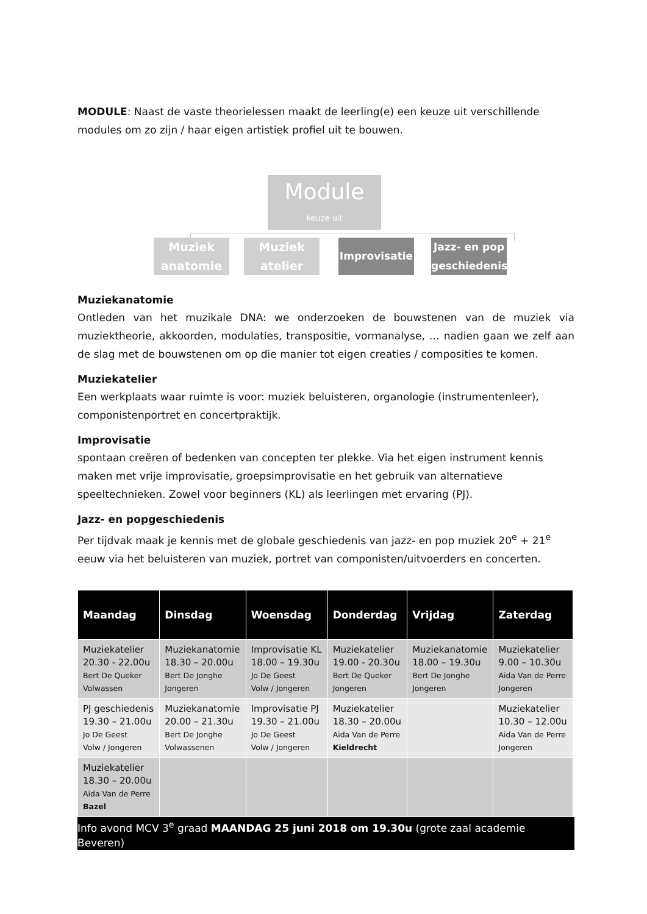MODULE: Naast de vaste theorielessen maakt de leerling(e) een keuze uit verschillende modules om zo zijn / haar eigen artistiek profiel uit te bouwen.
Module
keuze uit
Muziek anatomie
Muziek atelier
Improvisatie
Jazz- en pop geschiedenis
Muziekanatomie
Ontleden van het muzikale DNA: we onderzoeken de bouwstenen van de muziek via muziektheorie, akkoorden, modulaties, transpositie, vormanalyse, … nadien gaan we zelf aan de slag met de bouwstenen om op die manier tot eigen creaties / composities te komen.
Muziekatelier
Een werkplaats waar ruimte is voor: muziek beluisteren, organologie (instrumentenleer), componistenportret en concertpraktijk.
Improvisatie
spontaan creëren of bedenken van concepten ter plekke. Via het eigen instrument kennis maken met vrije improvisatie, groepsimprovisatie en het gebruik van alternatieve speeltechnieken. Zowel voor beginners (KL) als leerlingen met ervaring (PJ).
Jazz- en popgeschiedenis
Per tijdvak maak je kennis met de globale geschiedenis van jazz- en pop muziek 20<sup>e</sup> + 21<sup>e</sup> eeuw via het beluisteren van muziek, portret van componisten/uitvoerders en concerten.
| Maandag | Dinsdag | Woensdag | Donderdag | Vrijdag | Zaterdag |
| --- | --- | --- | --- | --- | --- |
| Muziekatelier 20.30 - 22.00u Bert De Queker Volwassen | Muziekanatomie 18.30 – 20.00u Bert De Jonghe Jongeren | Improvisatie KL 18.00 – 19.30u Jo De Geest Volw / Jongeren | Muziekatelier 19.00 - 20.30u Bert De Queker Jongeren | Muziekanatomie 18.00 – 19.30u Bert De Jonghe Jongeren | Muziekatelier 9.00 – 10.30u Aida Van de Perre Jongeren |
| PJ geschiedenis 19.30 – 21.00u Jo De Geest Volw / Jongeren | Muziekanatomie 20.00 – 21.30u Bert De Jonghe Volwassenen | Improvisatie PJ 19.30 – 21.00u Jo De Geest Volw / Jongeren | Muziekatelier 18.30 – 20.00u Aida Van de Perre Kieldrecht | | Muziekatelier 10.30 – 12.00u Aida Van de Perre Jongeren |
| Muziekatelier 18.30 – 20.00u Aida Van de Perre Bazel | | | | | |
Info avond MCV 3<sup>e</sup> graad MAANDAG 25 juni 2018 om 19.30u (grote zaal academie Beveren)